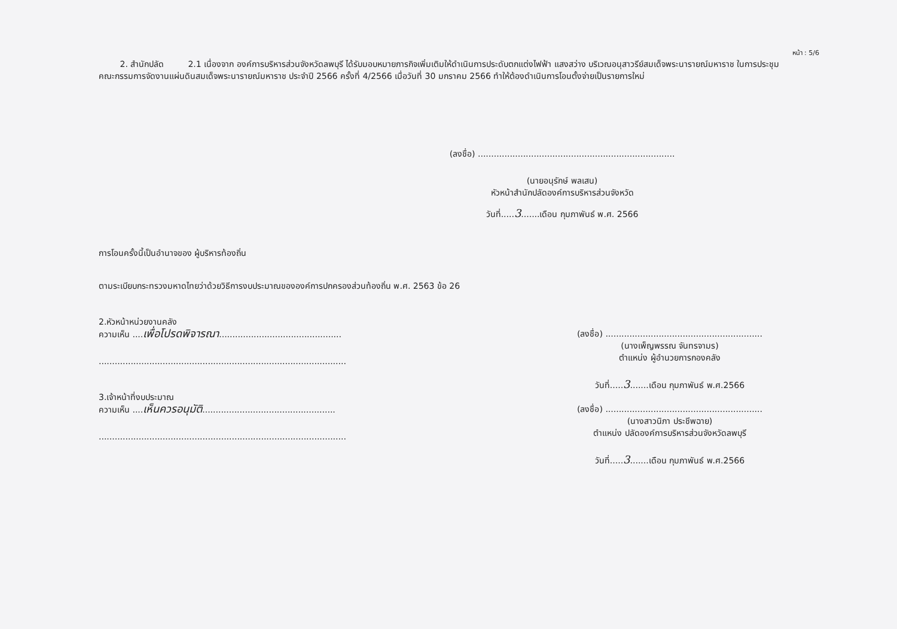หน้า : 5/6
2. สำนักปลัด 2.1 เนื่องจาก องค์การบริหารส่วนจังหวัดลพบุรี ได้รับมอบหมายภารกิจเพิ่มเติมให้ดำเนินการประดับตกแต่งไฟฟ้า แสงสว่าง บริเวณอนุสาวรีย์สมเด็จพระนารายณ์มหาราช ในการประชุมคณะกรรมการจัดงานแผ่นดินสมเด็จพระนารายณ์มหาราช ประจำปี 2566 ครั้งที่ 4/2566 เมื่อวันที่ 30 มกราคม 2566 ทำให้ต้องดำเนินการโอนตั้งจ่ายเป็นรายการใหม่
(ลงชื่อ) ..........................................................................
(นายอนุรักษ์ พลเสน)
หัวหน้าสำนักปลัดองค์การบริหารส่วนจังหวัด
วันที่.....3.......เดือน กุมภาพันธ์ พ.ศ. 2566
การโอนครั้งนี้เป็นอำนาจของ ผู้บริหารท้องถิ่น
ตามระเบียบกระทรวงมหาดไทยว่าด้วยวิธีการงบประมาณขององค์การปกครองส่วนท้องถิ่น พ.ศ. 2563 ข้อ 26
2.หัวหน้าหน่วยงานคลัง
ความเห็น ....เพื่อโปรดพิจารณา..............................................
.............................................................................................
(ลงชื่อ) ...........................................................
(นางเพ็ญพรรณ จันทรจามร)
ตำแหน่ง ผู้อำนวยการกองคลัง
วันที่.....3.......เดือน กุมภาพันธ์ พ.ศ.2566
3.เจ้าหน้าที่งบประมาณ
ความเห็น ....เห็นควรอนุมัติ..................................................
.............................................................................................
(ลงชื่อ) ...........................................................
(นางสาวนิภา ประชีพฉาย)
ตำแหน่ง ปลัดองค์การบริหารส่วนจังหวัดลพบุรี
วันที่.....3.......เดือน กุมภาพันธ์ พ.ศ.2566